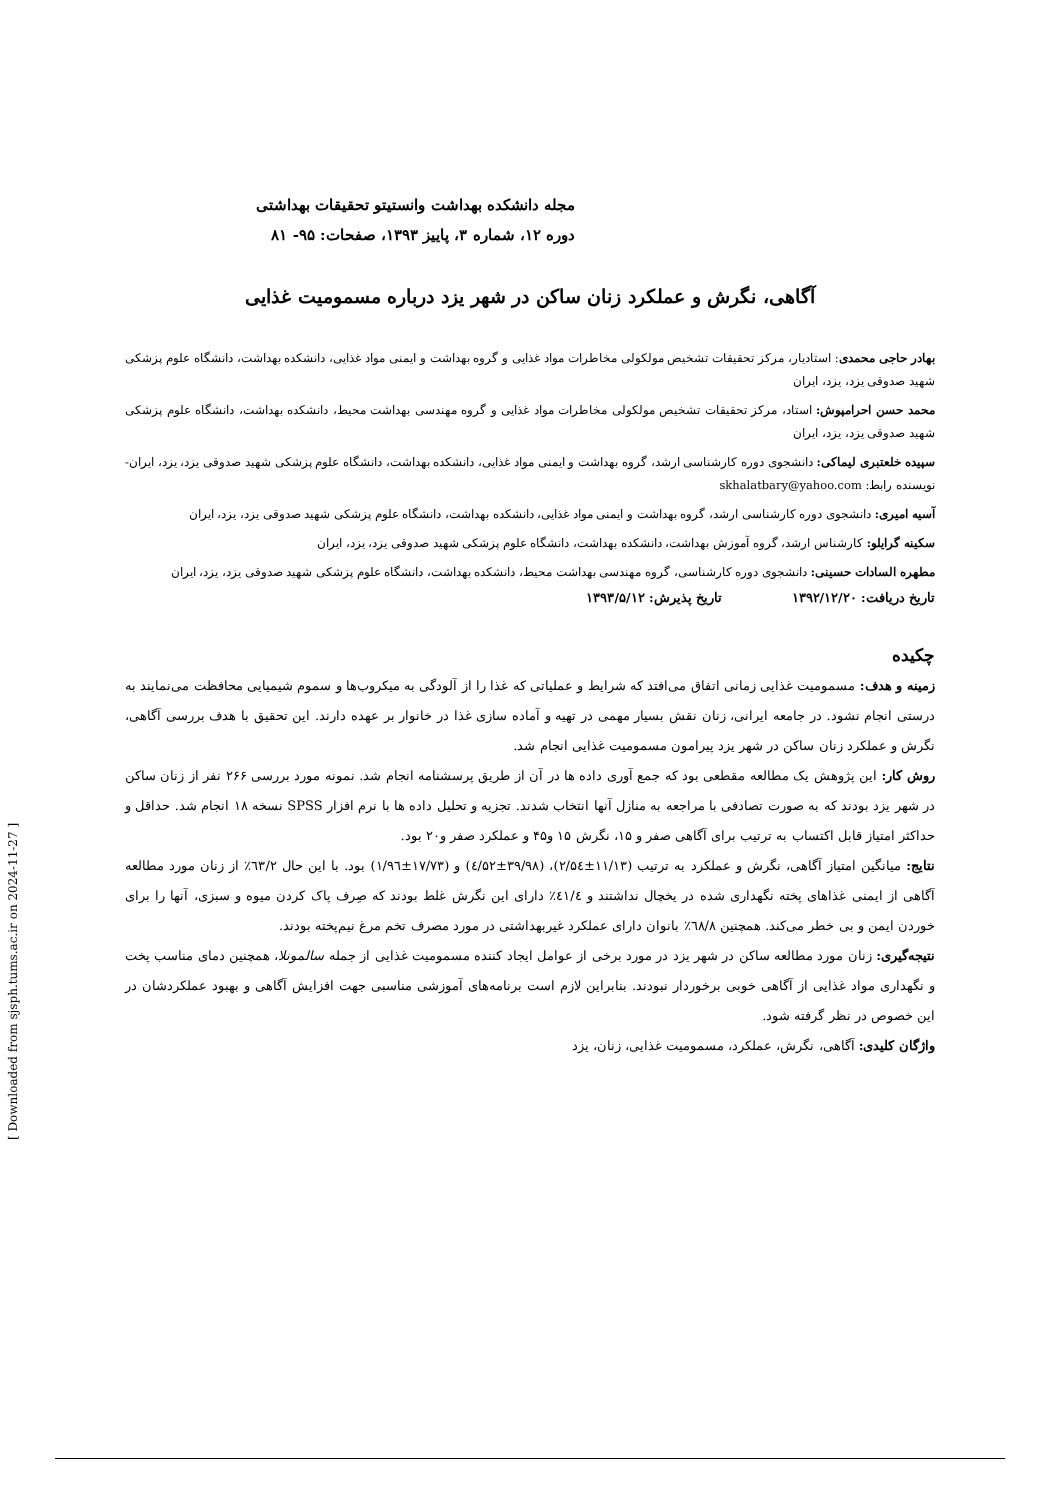مجله دانشکده بهداشت وانستیتو تحقیقات بهداشتی
دوره ۱۲، شماره ۳، پاییز ۱۳۹۳، صفحات: ۹۵- ۸۱
آگاهی، نگرش و عملکرد زنان ساکن در شهر یزد درباره مسمومیت غذایی
بهادر حاجی محمدی: استادیار، مرکز تحقیقات تشخیص مولکولی مخاطرات مواد غذایی و گروه بهداشت و ایمنی مواد غذایی، دانشکده بهداشت، دانشگاه علوم پزشکی شهید صدوقی یزد، یزد، ایران
محمد حسن احرامپوش: استاد، مرکز تحقیقات تشخیص مولکولی مخاطرات مواد غذایی و گروه مهندسی بهداشت محیط، دانشکده بهداشت، دانشگاه علوم پزشکی شهید صدوقی یزد، یزد، ایران
سپیده خلعتبری لیماکی: دانشجوی دوره کارشناسی ارشد، گروه بهداشت و ایمنی مواد غذایی، دانشکده بهداشت، دانشگاه علوم پزشکی شهید صدوقی یزد، یزد، ایران- نویسنده رابط: skhalatbary@yahoo.com
آسیه امیری: دانشجوی دوره کارشناسی ارشد، گروه بهداشت و ایمنی مواد غذایی، دانشکده بهداشت، دانشگاه علوم پزشکی شهید صدوقی یزد، یزد، ایران
سکینه گرایلو: کارشناس ارشد، گروه آموزش بهداشت، دانشکده بهداشت، دانشگاه علوم پزشکی شهید صدوقی یزد، یزد، ایران
مطهره السادات حسینی: دانشجوی دوره کارشناسی، گروه مهندسی بهداشت محیط، دانشکده بهداشت، دانشگاه علوم پزشکی شهید صدوقی یزد، یزد، ایران
تاریخ دریافت: ۱۳۹۲/۱۲/۲۰ تاریخ پذیرش: ۱۳۹۳/۵/۱۲
چکیده
زمینه و هدف: مسمومیت غذایی زمانی اتفاق می‌افتد که شرایط و عملیاتی که غذا را از آلودگی به میکروب‌ها و سموم شیمیایی محافظت می‌نمایند به درستی انجام نشود. در جامعه ایرانی، زنان نقش بسیار مهمی در تهیه و آماده سازی غذا در خانوار بر عهده دارند. این تحقیق با هدف بررسی آگاهی، نگرش و عملکرد زنان ساکن در شهر یزد پیرامون مسمومیت غذایی انجام شد.
روش کار: این پژوهش یک مطالعه مقطعی بود که جمع آوری داده ها در آن از طریق پرسشنامه انجام شد. نمونه مورد بررسی ۲۶۶ نفر از زنان ساکن در شهر یزد بودند که به صورت تصادفی با مراجعه به منازل آنها انتخاب شدند. تجزیه و تحلیل داده ها با نرم افزار SPSS نسخه ۱۸ انجام شد. حداقل و حداکثر امتیاز قابل اکتساب به ترتیب برای آگاهی صفر و ۱۵، نگرش ۱۵ و۴۵ و عملکرد صفر و۲۰ بود.
نتایج: میانگین امتیاز آگاهی، نگرش و عملکرد به ترتیب (۱۱/۱۳±۲/۵٤)، (۳۹/۹۸±٤/۵۲) و (۱۷/۷۳±۱/۹٦) بود. با این حال ٦۳/۲٪ از زنان مورد مطالعه آگاهی از ایمنی غذاهای پخته نگهداری شده در یخچال نداشتند و ٤۱/٤٪ دارای این نگرش غلط بودند که صِرف پاک کردن میوه و سبزی، آنها را برای خوردن ایمن و بی خطر می‌کند. همچنین ٦۸/۸٪ بانوان دارای عملکرد غیربهداشتی در مورد مصرف تخم مرغ نیم‌پخته بودند.
نتیجه‌گیری: زنان مورد مطالعه ساکن در شهر یزد در مورد برخی از عوامل ایجاد کننده مسمومیت غذایی از جمله سالمونلا، همچنین دمای مناسب پخت و نگهداری مواد غذایی از آگاهی خوبی برخوردار نبودند. بنابراین لازم است برنامه‌های آموزشی مناسبی جهت افزایش آگاهی و بهبود عملکردشان در این خصوص در نظر گرفته شود.
واژگان کلیدی: آگاهی، نگرش، عملکرد، مسمومیت غذایی، زنان، یزد
[ Downloaded from sjsph.tums.ac.ir on 2024-11-27 ]